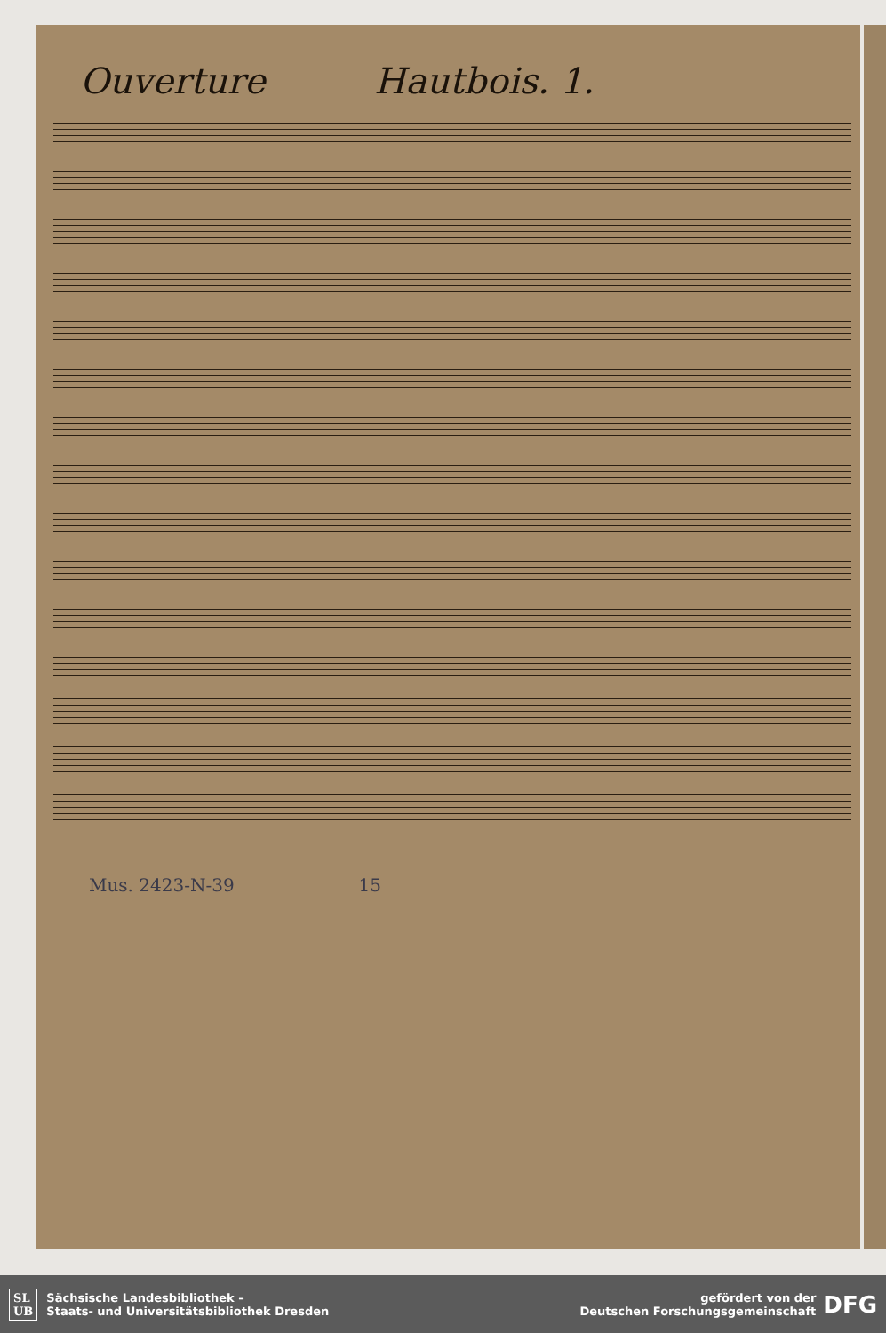Ouverture Hautbois. 1.
Mus. 2423-N-39 15
SL
UB Sächsische Landesbibliothek –
Staats- und Universitätsbibliothek Dresden
gefördert von der
Deutschen Forschungsgemeinschaft DFG